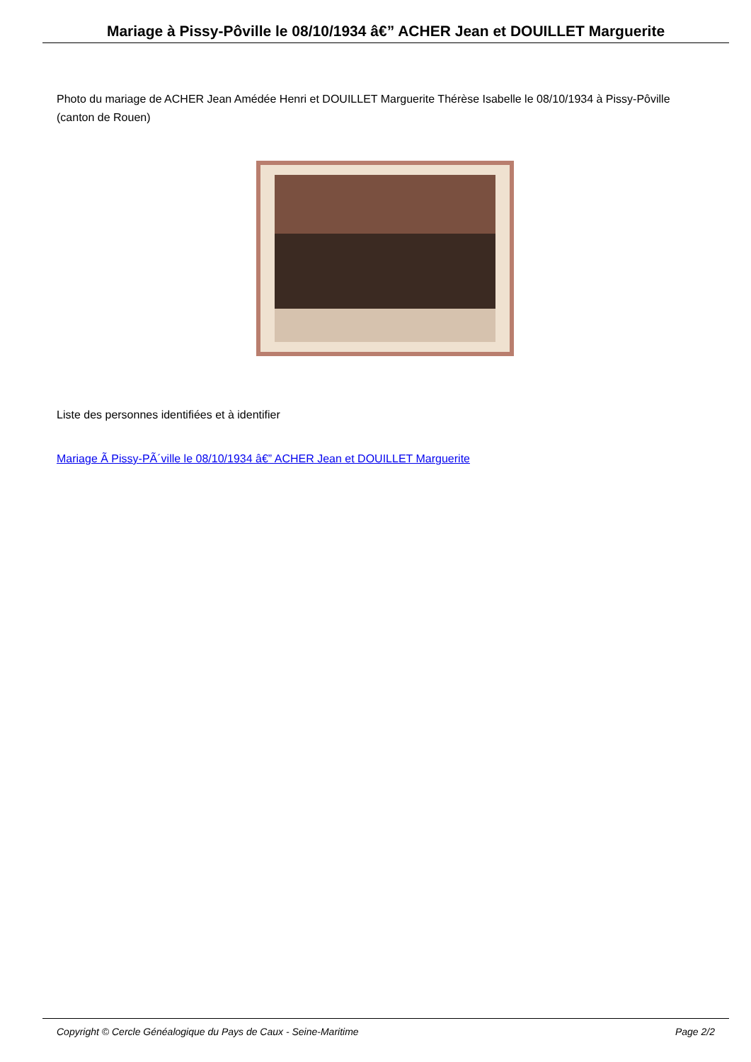Mariage à Pissy-Pôville le 08/10/1934 â€” ACHER Jean et DOUILLET Marguerite
Photo du mariage de ACHER Jean Amédée Henri et DOUILLET Marguerite Thérèse Isabelle le 08/10/1934 à Pissy-Pôville (canton de Rouen)
Liste des personnes identifiées et à identifier
Mariage Ã Pissy-PÃ´ville le 08/10/1934 â€” ACHER Jean et DOUILLET Marguerite
Copyright © Cercle Généalogique du Pays de Caux - Seine-Maritime Page 2/2